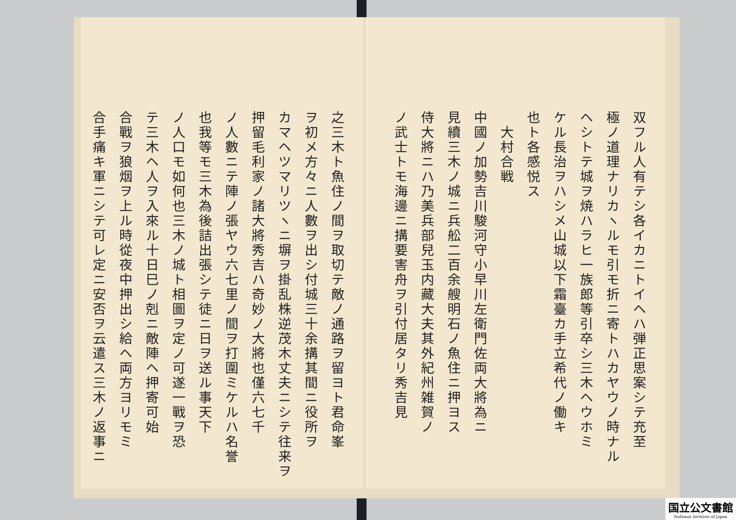双フル人有テシ各イカニトイヘハ弾正思案シテ充至
極ノ道理ナリカヽルモ引モ折ニ寄トハカヤウノ時ナル
ヘシトテ城ヲ焼ハラヒ一族郎等引卒シ三木ヘウホミ
ケル長治ヲハシメ山城以下霜臺カ手立希代ノ働キ
也ト各感悦ス
　大村合戦
中國ノ加勢吉川駿河守小早川左衛門佐両大將為ニ
見續三木ノ城ニ兵舩二百余艘明石ノ魚住ニ押ヨス
侍大將ニハ乃美兵部兒玉内藏大夫其外紀州雑賀ノ
ノ武士トモ海邊ニ搆要害舟ヲ引付居タリ秀吉見
之三木ト魚住ノ間ヲ取切テ敵ノ通路ヲ留ヨト君命峯
ヲ初メ方々ニ人數ヲ出シ付城三十余搆其間ニ役所ヲ
カマヘツマリツヽニ塀ヲ掛乱株逆茂木丈夫ニシテ往来ヲ
押留毛利家ノ諸大將秀吉ハ奇妙ノ大將也僅六七千
ノ人數ニテ陣ノ張ヤウ六七里ノ間ヲ打圍ミケルハ名誉
也我等モ三木為後詰出張シテ徒ニ日ヲ送ル事天下
ノ人口モ如何也三木ノ城ト相圖ヲ定ノ可遂一戰ヲ恐
テ三木ヘ人ヲ入來ル十日巳ノ剋ニ敵陣ヘ押寄可始
合戰ヲ狼烟ヲ上ル時從夜中押出シ給ヘ両方ヨリモミ
合手痛キ軍ニシテ可レ定ニ安否ヲ云遣ス三木ノ返事ニ
国立公文書館
National Archives of Japan